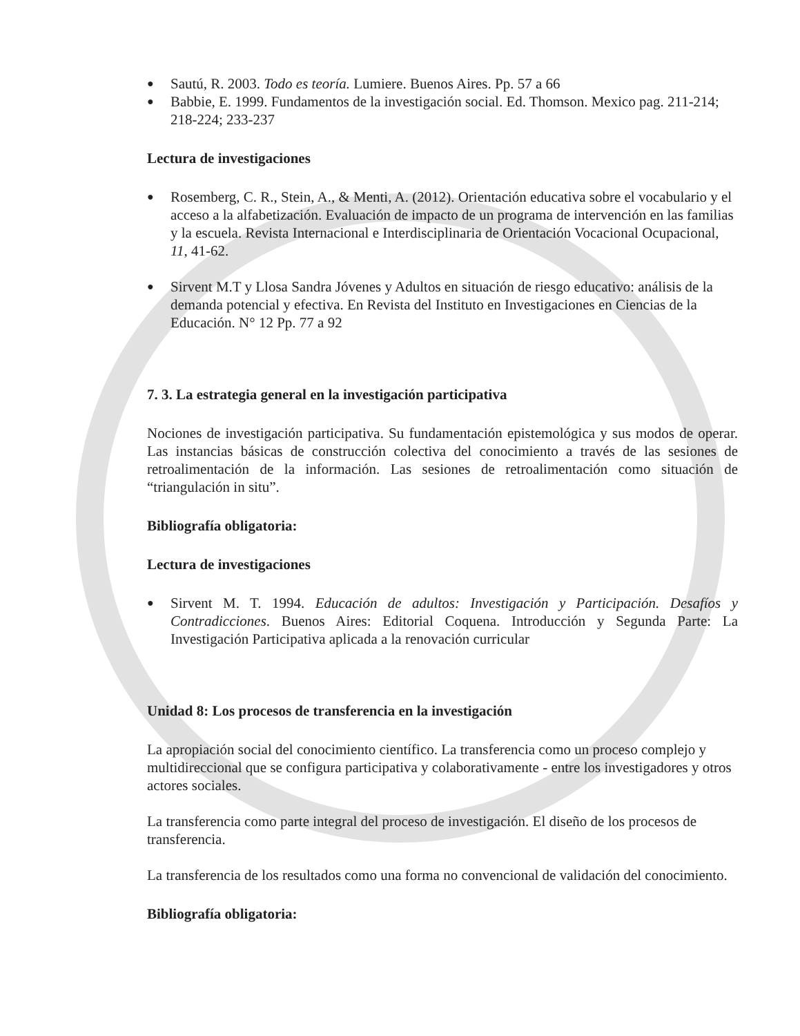● Sautú, R. 2003. Todo es teoría. Lumiere. Buenos Aires. Pp. 57 a 66
● Babbie, E. 1999. Fundamentos de la investigación social. Ed. Thomson. Mexico pag. 211-214; 218-224; 233-237
Lectura de investigaciones
● Rosemberg, C. R., Stein, A., & Menti, A. (2012). Orientación educativa sobre el vocabulario y el acceso a la alfabetización. Evaluación de impacto de un programa de intervención en las familias y la escuela. Revista Internacional e Interdisciplinaria de Orientación Vocacional Ocupacional, 11, 41-62.
● Sirvent M.T y Llosa Sandra Jóvenes y Adultos en situación de riesgo educativo: análisis de la demanda potencial y efectiva. En Revista del Instituto en Investigaciones en Ciencias de la Educación. N° 12 Pp. 77 a 92
7. 3. La estrategia general en la investigación participativa
Nociones de investigación participativa. Su fundamentación epistemológica y sus modos de operar. Las instancias básicas de construcción colectiva del conocimiento a través de las sesiones de retroalimentación de la información. Las sesiones de retroalimentación como situación de “triangulación in situ”.
Bibliografía obligatoria:
Lectura de investigaciones
● Sirvent M. T. 1994. Educación de adultos: Investigación y Participación. Desafíos y Contradicciones. Buenos Aires: Editorial Coquena. Introducción y Segunda Parte: La Investigación Participativa aplicada a la renovación curricular
Unidad 8: Los procesos de transferencia en la investigación
La apropiación social del conocimiento científico. La transferencia como un proceso complejo y multidireccional que se configura participativa y colaborativamente - entre los investigadores y otros actores sociales.
La transferencia como parte integral del proceso de investigación. El diseño de los procesos de transferencia.
La transferencia de los resultados como una forma no convencional de validación del conocimiento.
Bibliografía obligatoria: